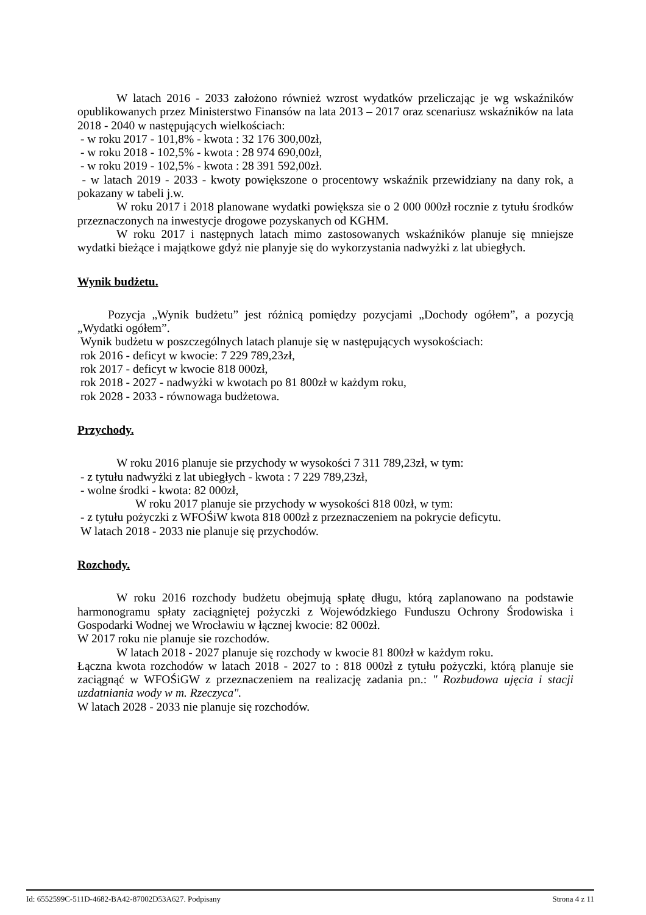W latach 2016 - 2033 założono również wzrost wydatków przeliczając je wg wskaźników opublikowanych przez Ministerstwo Finansów na lata 2013 – 2017 oraz scenariusz wskaźników na lata 2018 - 2040 w następujących wielkościach:
- w roku 2017 - 101,8% - kwota : 32 176 300,00zł,
- w roku 2018 - 102,5% - kwota : 28 974 690,00zł,
- w roku 2019 - 102,5% - kwota : 28 391 592,00zł.
- w latach 2019 - 2033 - kwoty powiększone o procentowy wskaźnik przewidziany na dany rok, a pokazany w tabeli j.w.
W roku 2017 i 2018 planowane wydatki powiększa sie o 2 000 000zł rocznie z tytułu środków przeznaczonych na inwestycje drogowe pozyskanych od KGHM.
W roku 2017 i następnych latach mimo zastosowanych wskaźników planuje się mniejsze wydatki bieżące i majątkowe gdyż nie planyje się do wykorzystania nadwyżki z lat ubiegłych.
Wynik budżetu.
Pozycja „Wynik budżetu” jest różnicą pomiędzy pozycjami „Dochody ogółem”, a pozycją „Wydatki ogółem”.
Wynik budżetu w poszczególnych latach planuje się w następujących wysokościach:
rok 2016 - deficyt w kwocie: 7 229 789,23zł,
rok 2017 - deficyt w kwocie 818 000zł,
rok 2018 - 2027 - nadwyżki w kwotach po 81 800zł w każdym roku,
rok 2028 - 2033 - równowaga budżetowa.
Przychody.
W roku 2016 planuje sie przychody w wysokości 7 311 789,23zł, w tym:
- z tytułu nadwyżki z lat ubiegłych - kwota : 7 229 789,23zł,
- wolne środki - kwota: 82 000zł,
W roku 2017 planuje sie przychody w wysokości 818 00zł, w tym:
- z tytułu pożyczki z WFOŚiW kwota 818 000zł z przeznaczeniem na pokrycie deficytu.
W latach 2018 - 2033 nie planuje się przychodów.
Rozchody.
W roku 2016 rozchody budżetu obejmują spłatę długu, którą zaplanowano na podstawie harmonogramu spłaty zaciągniętej pożyczki z Wojewódzkiego Funduszu Ochrony Środowiska i Gospodarki Wodnej we Wrocławiu w łącznej kwocie: 82 000zł.
W 2017 roku nie planuje sie rozchodów.
W latach 2018 - 2027 planuje się rozchody w kwocie 81 800zł w każdym roku.
Łączna kwota rozchodów w latach 2018 - 2027 to : 818 000zł z tytułu pożyczki, którą planuje sie zaciągnąć w WFOŚiGW z przeznaczeniem na realizację zadania pn.: " Rozbudowa ujęcia i stacji uzdatniania wody w m. Rzeczyca".
W latach 2028 - 2033 nie planuje się rozchodów.
Id: 6552599C-511D-4682-BA42-87002D53A627. Podpisany Strona 4 z 11